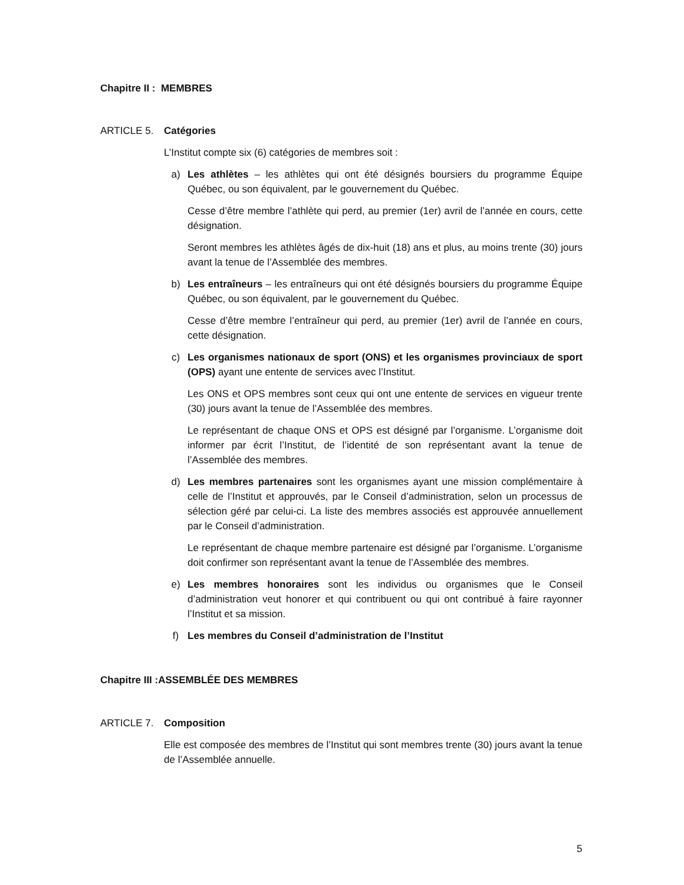Chapitre II : MEMBRES
ARTICLE 5. Catégories
L’Institut compte six (6) catégories de membres soit :
a) Les athlètes – les athlètes qui ont été désignés boursiers du programme Équipe Québec, ou son équivalent, par le gouvernement du Québec.
Cesse d’être membre l’athlète qui perd, au premier (1er) avril de l’année en cours, cette désignation.
Seront membres les athlètes âgés de dix-huit (18) ans et plus, au moins trente (30) jours avant la tenue de l’Assemblée des membres.
b) Les entraîneurs – les entraîneurs qui ont été désignés boursiers du programme Équipe Québec, ou son équivalent, par le gouvernement du Québec.
Cesse d’être membre l’entraîneur qui perd, au premier (1er) avril de l’année en cours, cette désignation.
c) Les organismes nationaux de sport (ONS) et les organismes provinciaux de sport (OPS) ayant une entente de services avec l’Institut.
Les ONS et OPS membres sont ceux qui ont une entente de services en vigueur trente (30) jours avant la tenue de l’Assemblée des membres.
Le représentant de chaque ONS et OPS est désigné par l’organisme. L’organisme doit informer par écrit l’Institut, de l’identité de son représentant avant la tenue de l’Assemblée des membres.
d) Les membres partenaires sont les organismes ayant une mission complémentaire à celle de l’Institut et approuvés, par le Conseil d’administration, selon un processus de sélection géré par celui-ci. La liste des membres associés est approuvée annuellement par le Conseil d’administration.
Le représentant de chaque membre partenaire est désigné par l’organisme. L’organisme doit confirmer son représentant avant la tenue de l’Assemblée des membres.
e) Les membres honoraires sont les individus ou organismes que le Conseil d’administration veut honorer et qui contribuent ou qui ont contribué à faire rayonner l’Institut et sa mission.
f) Les membres du Conseil d’administration de l’Institut
Chapitre III :ASSEMBLÉE DES MEMBRES
ARTICLE 7. Composition
Elle est composée des membres de l’Institut qui sont membres trente (30) jours avant la tenue de l’Assemblée annuelle.
5